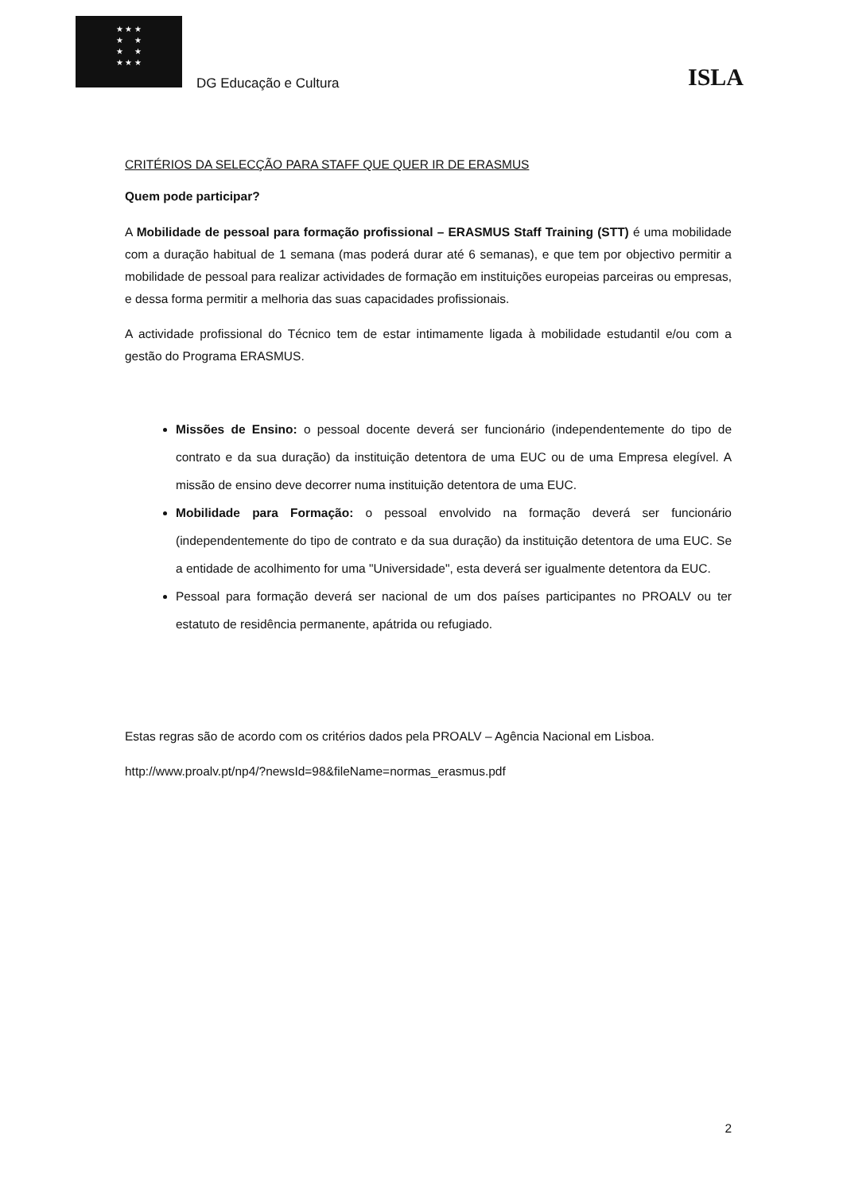★ ★ ★
★ ★
★ ★
★ ★ ★
DG Educação e Cultura
ISLA
CRITÉRIOS DA SELECÇÃO PARA STAFF QUE QUER IR DE ERASMUS
Quem pode participar?
A Mobilidade de pessoal para formação profissional – ERASMUS Staff Training (STT) é uma mobilidade com a duração habitual de 1 semana (mas poderá durar até 6 semanas), e que tem por objectivo permitir a mobilidade de pessoal para realizar actividades de formação em instituições europeias parceiras ou empresas, e dessa forma permitir a melhoria das suas capacidades profissionais.
A actividade profissional do Técnico tem de estar intimamente ligada à mobilidade estudantil e/ou com a gestão do Programa ERASMUS.
Missões de Ensino: o pessoal docente deverá ser funcionário (independentemente do tipo de contrato e da sua duração) da instituição detentora de uma EUC ou de uma Empresa elegível. A missão de ensino deve decorrer numa instituição detentora de uma EUC.
Mobilidade para Formação: o pessoal envolvido na formação deverá ser funcionário (independentemente do tipo de contrato e da sua duração) da instituição detentora de uma EUC. Se a entidade de acolhimento for uma "Universidade", esta deverá ser igualmente detentora da EUC.
Pessoal para formação deverá ser nacional de um dos países participantes no PROALV ou ter estatuto de residência permanente, apátrida ou refugiado.
Estas regras são de acordo com os critérios dados pela PROALV – Agência Nacional em Lisboa.
http://www.proalv.pt/np4/?newsId=98&fileName=normas_erasmus.pdf
2